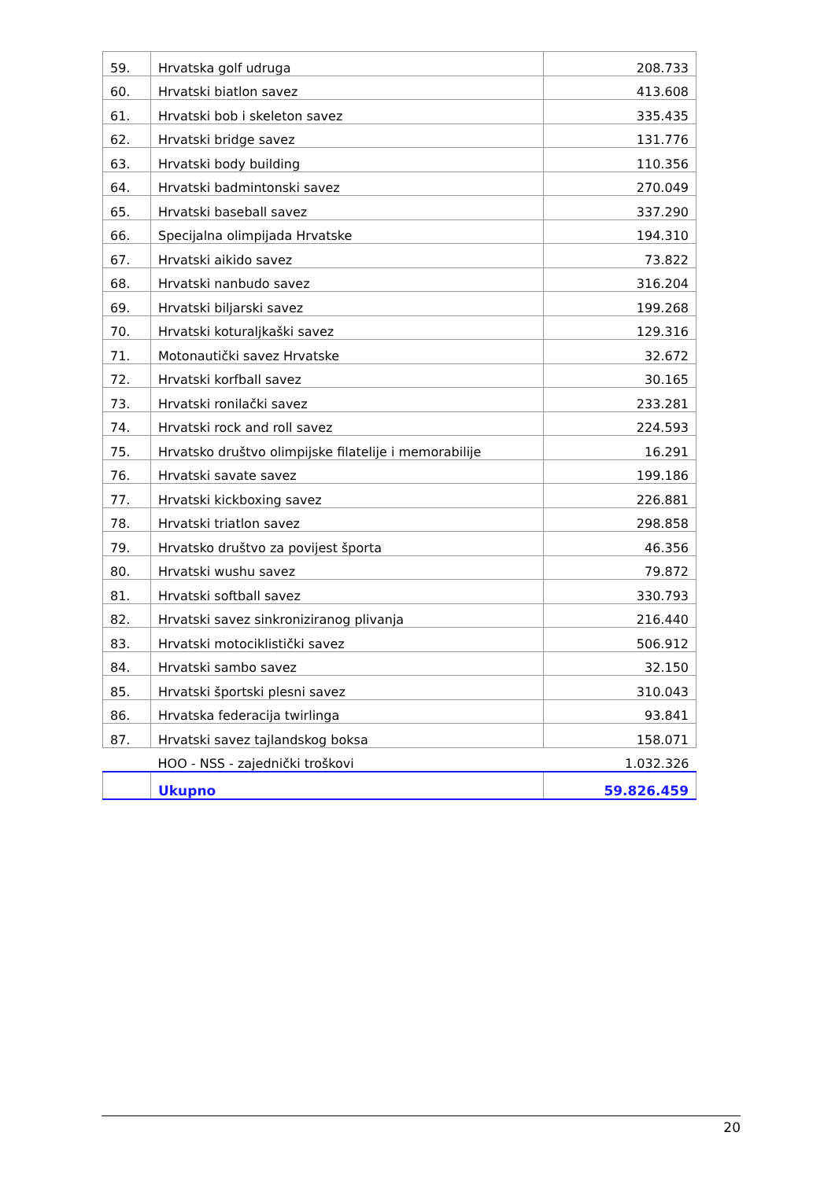| 59. | Hrvatska golf udruga | 208.733 |
| 60. | Hrvatski biatlon savez | 413.608 |
| 61. | Hrvatski bob i skeleton savez | 335.435 |
| 62. | Hrvatski bridge savez | 131.776 |
| 63. | Hrvatski body building | 110.356 |
| 64. | Hrvatski badmintonski savez | 270.049 |
| 65. | Hrvatski baseball savez | 337.290 |
| 66. | Specijalna olimpijada Hrvatske | 194.310 |
| 67. | Hrvatski aikido savez | 73.822 |
| 68. | Hrvatski nanbudo savez | 316.204 |
| 69. | Hrvatski biljarski savez | 199.268 |
| 70. | Hrvatski koturaljkaški savez | 129.316 |
| 71. | Motonautički savez Hrvatske | 32.672 |
| 72. | Hrvatski korfball savez | 30.165 |
| 73. | Hrvatski ronilački savez | 233.281 |
| 74. | Hrvatski rock and roll savez | 224.593 |
| 75. | Hrvatsko društvo olimpijske filatelije i memorabilije | 16.291 |
| 76. | Hrvatski savate savez | 199.186 |
| 77. | Hrvatski kickboxing savez | 226.881 |
| 78. | Hrvatski triatlon savez | 298.858 |
| 79. | Hrvatsko društvo za povijest športa | 46.356 |
| 80. | Hrvatski wushu savez | 79.872 |
| 81. | Hrvatski softball savez | 330.793 |
| 82. | Hrvatski savez sinkroniziranog plivanja | 216.440 |
| 83. | Hrvatski motociklistički savez | 506.912 |
| 84. | Hrvatski sambo savez | 32.150 |
| 85. | Hrvatski športski plesni savez | 310.043 |
| 86. | Hrvatska federacija twirlinga | 93.841 |
| 87. | Hrvatski savez tajlandskog boksa | 158.071 |
| | HOO - NSS - zajednički troškovi | 1.032.326 |
| | Ukupno | 59.826.459 |
20